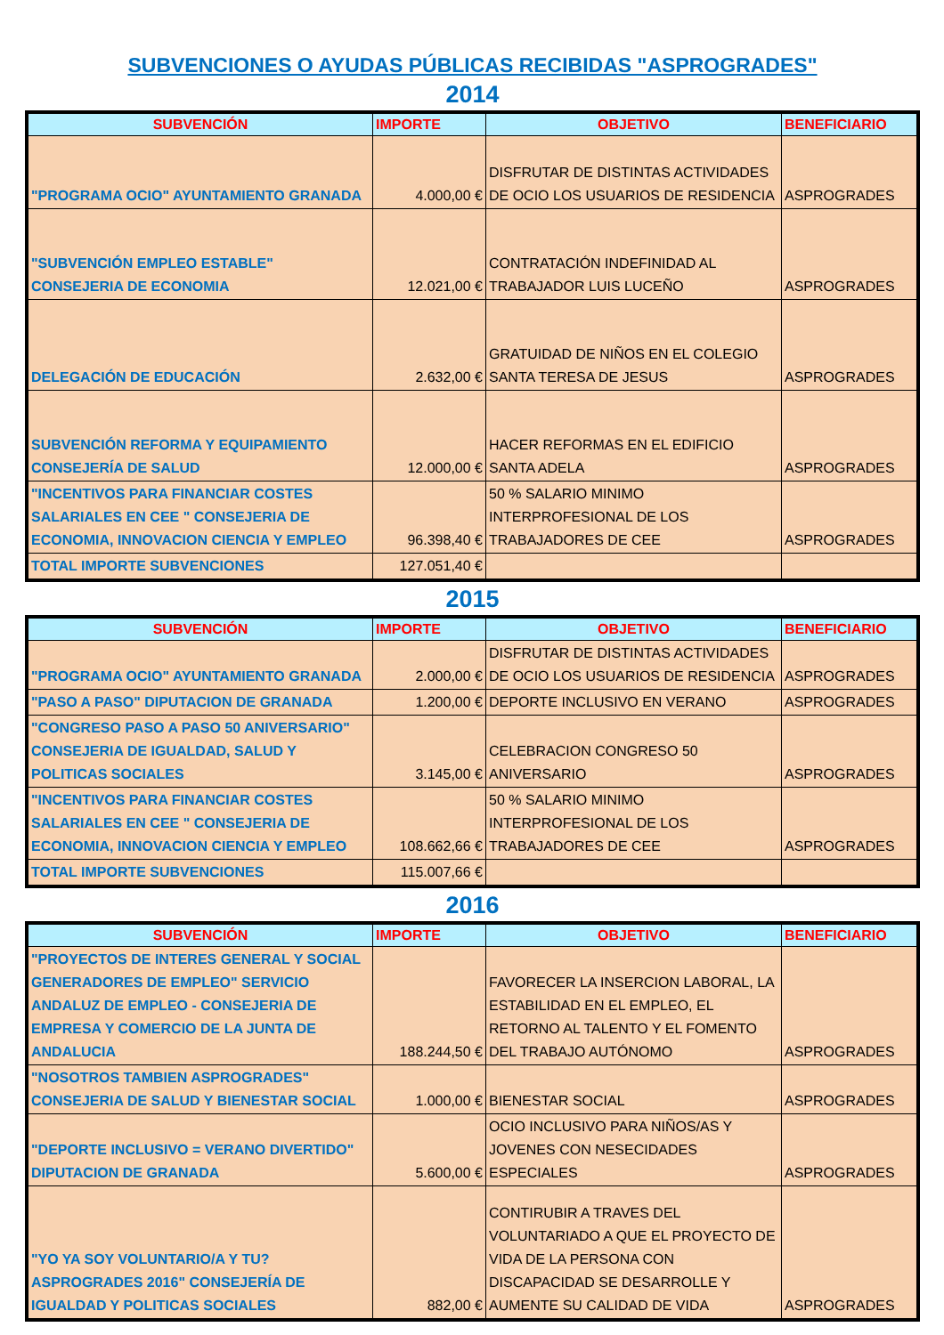SUBVENCIONES O AYUDAS PÚBLICAS RECIBIDAS "ASPROGRADES"
2014
| SUBVENCIÓN | IMPORTE | OBJETIVO | BENEFICIARIO |
| --- | --- | --- | --- |
| "PROGRAMA OCIO" AYUNTAMIENTO GRANADA | 4.000,00 € | DISFRUTAR DE DISTINTAS ACTIVIDADES DE OCIO LOS USUARIOS DE RESIDENCIA | ASPROGRADES |
| "SUBVENCIÓN EMPLEO ESTABLE" CONSEJERIA DE ECONOMIA | 12.021,00 € | CONTRATACIÓN INDEFINIDAD AL TRABAJADOR LUIS LUCEÑO | ASPROGRADES |
| DELEGACIÓN DE EDUCACIÓN | 2.632,00 € | GRATUIDAD DE NIÑOS EN EL COLEGIO SANTA TERESA DE JESUS | ASPROGRADES |
| SUBVENCIÓN REFORMA Y EQUIPAMIENTO CONSEJERÍA DE SALUD | 12.000,00 € | HACER REFORMAS EN EL EDIFICIO SANTA ADELA | ASPROGRADES |
| "INCENTIVOS PARA FINANCIAR COSTES SALARIALES EN CEE " CONSEJERIA DE ECONOMIA, INNOVACION CIENCIA Y EMPLEO | 96.398,40 € | 50 % SALARIO MINIMO INTERPROFESIONAL DE LOS TRABAJADORES DE CEE | ASPROGRADES |
| TOTAL IMPORTE SUBVENCIONES | 127.051,40 € | | |
2015
| SUBVENCIÓN | IMPORTE | OBJETIVO | BENEFICIARIO |
| --- | --- | --- | --- |
| "PROGRAMA OCIO" AYUNTAMIENTO GRANADA | 2.000,00 € | DISFRUTAR DE DISTINTAS ACTIVIDADES DE OCIO LOS USUARIOS DE RESIDENCIA | ASPROGRADES |
| "PASO A PASO" DIPUTACION DE GRANADA | 1.200,00 € | DEPORTE INCLUSIVO EN VERANO | ASPROGRADES |
| "CONGRESO PASO A PASO 50 ANIVERSARIO" CONSEJERIA DE IGUALDAD, SALUD Y POLITICAS SOCIALES | 3.145,00 € | CELEBRACION CONGRESO 50 ANIVERSARIO | ASPROGRADES |
| "INCENTIVOS PARA FINANCIAR COSTES SALARIALES EN CEE " CONSEJERIA DE ECONOMIA, INNOVACION CIENCIA Y EMPLEO | 108.662,66 € | 50 % SALARIO MINIMO INTERPROFESIONAL DE LOS TRABAJADORES DE CEE | ASPROGRADES |
| TOTAL IMPORTE SUBVENCIONES | 115.007,66 € | | |
2016
| SUBVENCIÓN | IMPORTE | OBJETIVO | BENEFICIARIO |
| --- | --- | --- | --- |
| "PROYECTOS DE INTERES GENERAL Y SOCIAL GENERADORES DE EMPLEO" SERVICIO ANDALUZ DE EMPLEO - CONSEJERIA DE EMPRESA Y COMERCIO DE LA JUNTA DE ANDALUCIA | 188.244,50 € | FAVORECER LA INSERCION LABORAL, LA ESTABILIDAD EN EL EMPLEO, EL RETORNO AL TALENTO Y EL FOMENTO DEL TRABAJO AUTÓNOMO | ASPROGRADES |
| "NOSOTROS TAMBIEN ASPROGRADES" CONSEJERIA DE SALUD Y BIENESTAR SOCIAL | 1.000,00 € | BIENESTAR SOCIAL | ASPROGRADES |
| "DEPORTE INCLUSIVO = VERANO DIVERTIDO" DIPUTACION DE GRANADA | 5.600,00 € | OCIO INCLUSIVO PARA NIÑOS/AS Y JOVENES CON NESECIDADES ESPECIALES | ASPROGRADES |
| "YO YA SOY VOLUNTARIO/A Y TU? ASPROGRADES 2016" CONSEJERÍA DE IGUALDAD Y POLITICAS SOCIALES | 882,00 € | CONTIRUBIR A TRAVES DEL VOLUNTARIADO A QUE EL PROYECTO DE VIDA DE LA PERSONA CON DISCAPACIDAD SE DESARROLLE Y AUMENTE SU CALIDAD DE VIDA | ASPROGRADES |